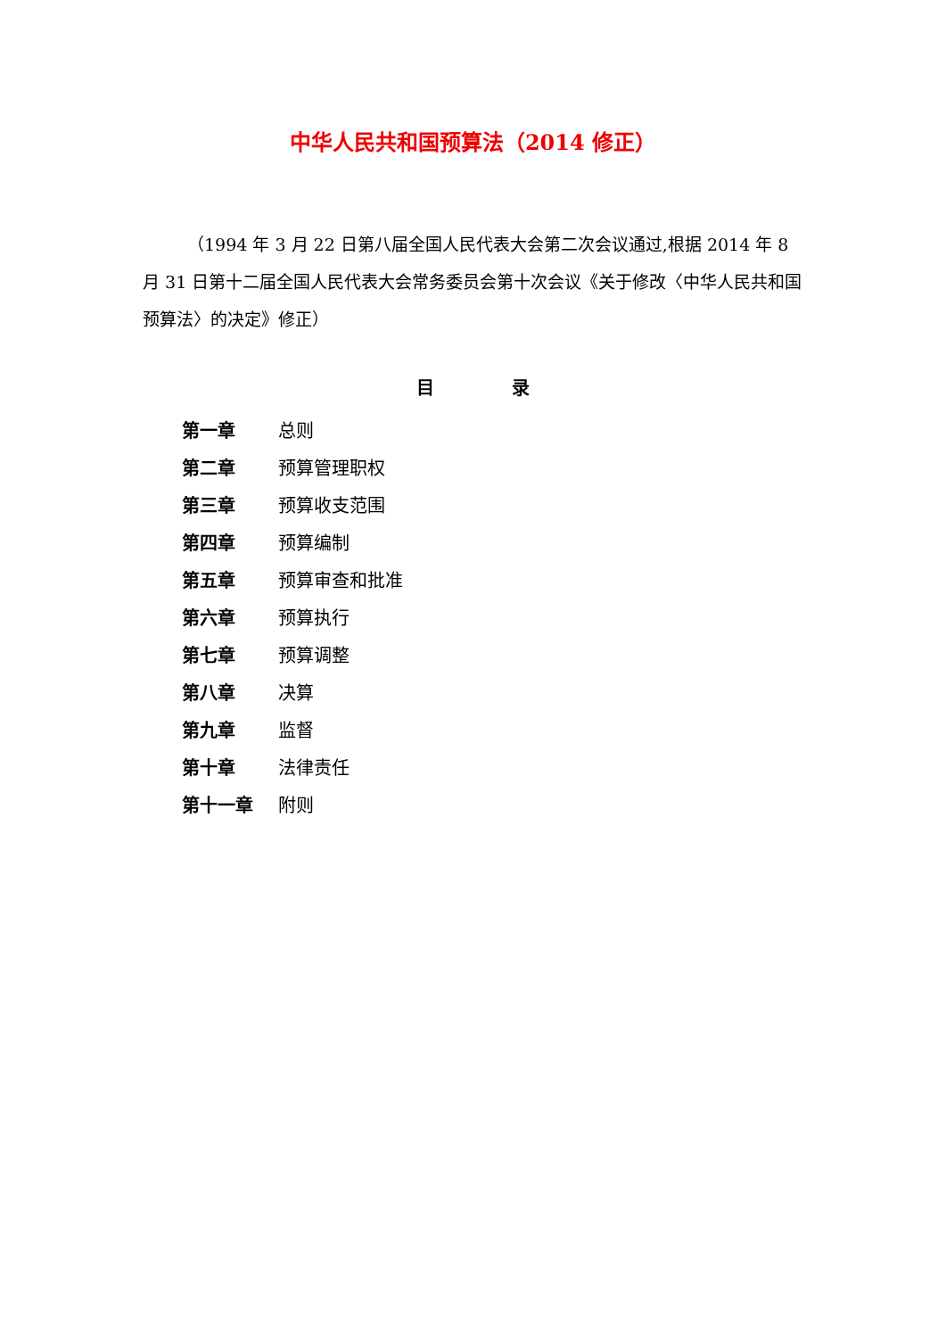中华人民共和国预算法（2014 修正）
（1994 年 3 月 22 日第八届全国人民代表大会第二次会议通过,根据 2014 年 8 月 31 日第十二届全国人民代表大会常务委员会第十次会议《关于修改〈中华人民共和国预算法〉的决定》修正）
目 录
第一章 总则
第二章 预算管理职权
第三章 预算收支范围
第四章 预算编制
第五章 预算审查和批准
第六章 预算执行
第七章 预算调整
第八章 决算
第九章 监督
第十章 法律责任
第十一章 附则